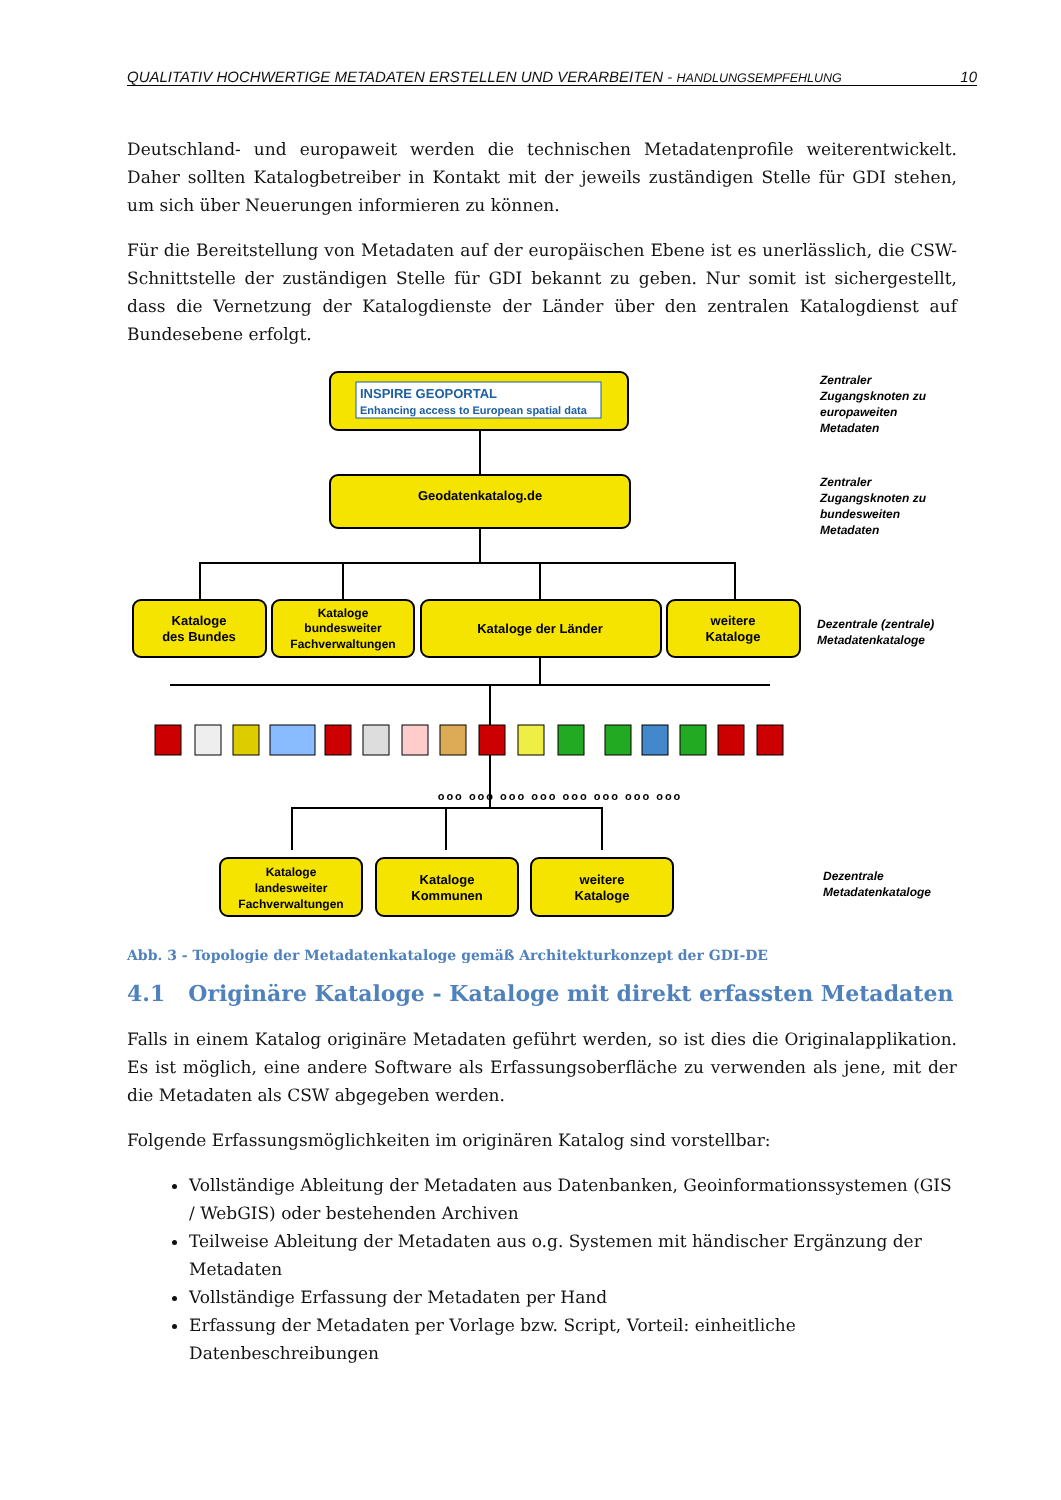QUALITATIV HOCHWERTIGE METADATEN ERSTELLEN UND VERARBEITEN - HANDLUNGSEMPFEHLUNG 10
Deutschland- und europaweit werden die technischen Metadatenprofile weiterentwickelt. Daher sollten Katalogbetreiber in Kontakt mit der jeweils zuständigen Stelle für GDI stehen, um sich über Neuerungen informieren zu können.
Für die Bereitstellung von Metadaten auf der europäischen Ebene ist es unerlässlich, die CSW-Schnittstelle der zuständigen Stelle für GDI bekannt zu geben. Nur somit ist sichergestellt, dass die Vernetzung der Katalogdienste der Länder über den zentralen Katalogdienst auf Bundesebene erfolgt.
INSPIRE GEOPORTAL
Enhancing access to European spatial data
Geodatenkatalog.de
Kataloge
des Bundes
Kataloge
bundesweiter
Fachverwaltungen
Kataloge der Länder
weitere
Kataloge
Kataloge
landesweiter
Fachverwaltungen
Kataloge
Kommunen
weitere
Kataloge
Zentraler
Zugangsknoten zu
europaweiten
Metadaten
Zentraler
Zugangsknoten zu
bundesweiten
Metadaten
Dezentrale (zentrale)
Metadatenkataloge
Dezentrale
Metadatenkataloge
ooo ooo ooo ooo ooo ooo ooo ooo
Abb. 3 - Topologie der Metadatenkataloge gemäß Architekturkonzept der GDI-DE
4.1 Originäre Kataloge - Kataloge mit direkt erfassten Metadaten
Falls in einem Katalog originäre Metadaten geführt werden, so ist dies die Originalapplikation. Es ist möglich, eine andere Software als Erfassungsoberfläche zu verwenden als jene, mit der die Metadaten als CSW abgegeben werden.
Folgende Erfassungsmöglichkeiten im originären Katalog sind vorstellbar:
Vollständige Ableitung der Metadaten aus Datenbanken, Geoinformationssystemen (GIS / WebGIS) oder bestehenden Archiven
Teilweise Ableitung der Metadaten aus o.g. Systemen mit händischer Ergänzung der Metadaten
Vollständige Erfassung der Metadaten per Hand
Erfassung der Metadaten per Vorlage bzw. Script, Vorteil: einheitliche Datenbeschreibungen